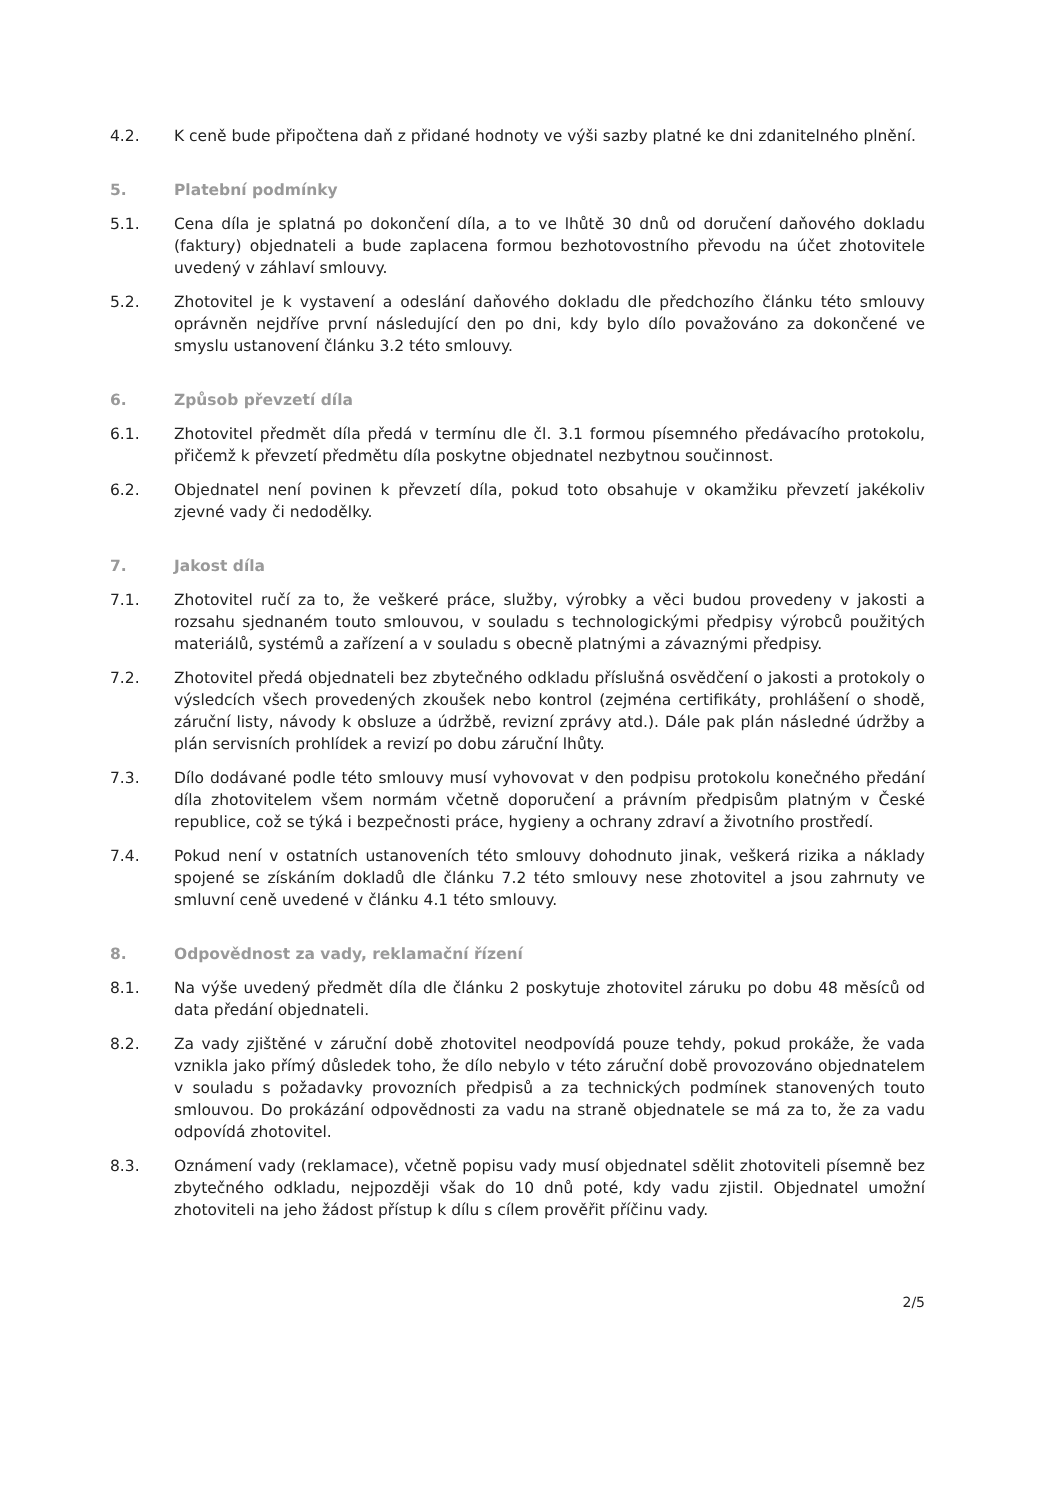4.2. K ceně bude připočtena daň z přidané hodnoty ve výši sazby platné ke dni zdanitelného plnění.
5. Platební podmínky
5.1. Cena díla je splatná po dokončení díla, a to ve lhůtě 30 dnů od doručení daňového dokladu (faktury) objednateli a bude zaplacena formou bezhotovostního převodu na účet zhotovitele uvedený v záhlaví smlouvy.
5.2. Zhotovitel je k vystavení a odeslání daňového dokladu dle předchozího článku této smlouvy oprávněn nejdříve první následující den po dni, kdy bylo dílo považováno za dokončené ve smyslu ustanovení článku 3.2 této smlouvy.
6. Způsob převzetí díla
6.1. Zhotovitel předmět díla předá v termínu dle čl. 3.1 formou písemného předávacího protokolu, přičemž k převzetí předmětu díla poskytne objednatel nezbytnou součinnost.
6.2. Objednatel není povinen k převzetí díla, pokud toto obsahuje v okamžiku převzetí jakékoliv zjevné vady či nedodělky.
7. Jakost díla
7.1. Zhotovitel ručí za to, že veškeré práce, služby, výrobky a věci budou provedeny v jakosti a rozsahu sjednaném touto smlouvou, v souladu s technologickými předpisy výrobců použitých materiálů, systémů a zařízení a v souladu s obecně platnými a závaznými předpisy.
7.2. Zhotovitel předá objednateli bez zbytečného odkladu příslušná osvědčení o jakosti a protokoly o výsledcích všech provedených zkoušek nebo kontrol (zejména certifikáty, prohlášení o shodě, záruční listy, návody k obsluze a údržbě, revizní zprávy atd.). Dále pak plán následné údržby a plán servisních prohlídek a revizí po dobu záruční lhůty.
7.3. Dílo dodávané podle této smlouvy musí vyhovovat v den podpisu protokolu konečného předání díla zhotovitelem všem normám včetně doporučení a právním předpisům platným v České republice, což se týká i bezpečnosti práce, hygieny a ochrany zdraví a životního prostředí.
7.4. Pokud není v ostatních ustanoveních této smlouvy dohodnuto jinak, veškerá rizika a náklady spojené se získáním dokladů dle článku 7.2 této smlouvy nese zhotovitel a jsou zahrnuty ve smluvní ceně uvedené v článku 4.1 této smlouvy.
8. Odpovědnost za vady, reklamační řízení
8.1. Na výše uvedený předmět díla dle článku 2 poskytuje zhotovitel záruku po dobu 48 měsíců od data předání objednateli.
8.2. Za vady zjištěné v záruční době zhotovitel neodpovídá pouze tehdy, pokud prokáže, že vada vznikla jako přímý důsledek toho, že dílo nebylo v této záruční době provozováno objednatelem v souladu s požadavky provozních předpisů a za technických podmínek stanovených touto smlouvou. Do prokázání odpovědnosti za vadu na straně objednatele se má za to, že za vadu odpovídá zhotovitel.
8.3. Oznámení vady (reklamace), včetně popisu vady musí objednatel sdělit zhotoviteli písemně bez zbytečného odkladu, nejpozději však do 10 dnů poté, kdy vadu zjistil. Objednatel umožní zhotoviteli na jeho žádost přístup k dílu s cílem prověřit příčinu vady.
2/5